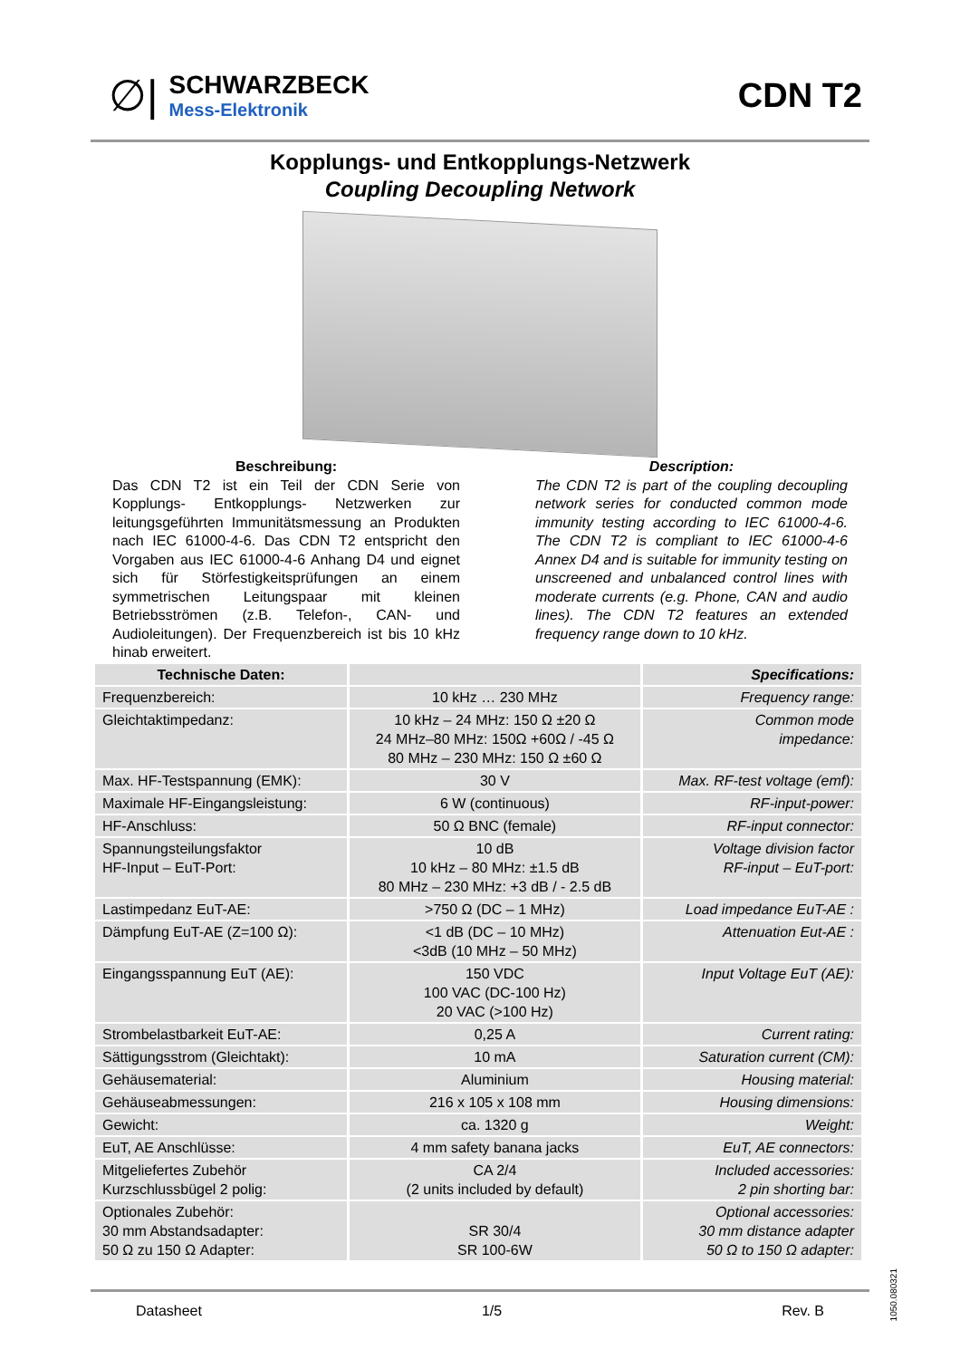∅|
SCHWARZBECK
Mess-Elektronik
CDN T2
Kopplungs- und Entkopplungs-Netzwerk
Coupling Decoupling Network
Beschreibung:
Das CDN T2 ist ein Teil der CDN Serie von Kopplungs- Entkopplungs- Netzwerken zur leitungsgeführten Immunitätsmessung an Produkten nach IEC 61000-4-6. Das CDN T2 entspricht den Vorgaben aus IEC 61000-4-6 Anhang D4 und eignet sich für Störfestigkeitsprüfungen an einem symmetrischen Leitungspaar mit kleinen Betriebsströmen (z.B. Telefon-, CAN- und Audioleitungen). Der Frequenzbereich ist bis 10 kHz hinab erweitert.
Description:
The CDN T2 is part of the coupling decoupling network series for conducted common mode immunity testing according to IEC 61000-4-6. The CDN T2 is compliant to IEC 61000-4-6 Annex D4 and is suitable for immunity testing on unscreened and unbalanced control lines with moderate currents (e.g. Phone, CAN and audio lines). The CDN T2 features an extended frequency range down to 10 kHz.
| Technische Daten: | | Specifications: |
| --- | --- | --- |
| Frequenzbereich: | 10 kHz … 230 MHz | Frequency range: |
| Gleichtaktimpedanz: | 10 kHz – 24 MHz: 150 Ω ±20 Ω 24 MHz–80 MHz: 150Ω +60Ω / -45 Ω 80 MHz – 230 MHz: 150 Ω ±60 Ω | Common mode impedance: |
| Max. HF-Testspannung (EMK): | 30 V | Max. RF-test voltage (emf): |
| Maximale HF-Eingangsleistung: | 6 W (continuous) | RF-input-power: |
| HF-Anschluss: | 50 Ω BNC (female) | RF-input connector: |
| Spannungsteilungsfaktor HF-Input – EuT-Port: | 10 dB 10 kHz – 80 MHz: ±1.5 dB 80 MHz – 230 MHz: +3 dB / - 2.5 dB | Voltage division factor RF-input – EuT-port: |
| Lastimpedanz EuT-AE: | >750 Ω (DC – 1 MHz) | Load impedance EuT-AE : |
| Dämpfung EuT-AE (Z=100 Ω): | <1 dB (DC – 10 MHz) <3dB (10 MHz – 50 MHz) | Attenuation Eut-AE : |
| Eingangsspannung EuT (AE): | 150 VDC 100 VAC (DC-100 Hz) 20 VAC (>100 Hz) | Input Voltage EuT (AE): |
| Strombelastbarkeit EuT-AE: | 0,25 A | Current rating: |
| Sättigungsstrom (Gleichtakt): | 10 mA | Saturation current (CM): |
| Gehäusematerial: | Aluminium | Housing material: |
| Gehäuseabmessungen: | 216 x 105 x 108 mm | Housing dimensions: |
| Gewicht: | ca. 1320 g | Weight: |
| EuT, AE Anschlüsse: | 4 mm safety banana jacks | EuT, AE connectors: |
| Mitgeliefertes Zubehör Kurzschlussbügel 2 polig: | CA 2/4 (2 units included by default) | Included accessories: 2 pin shorting bar: |
| Optionales Zubehör: 30 mm Abstandsadapter: 50 Ω zu 150 Ω Adapter: | SR 30/4 SR 100-6W | Optional accessories: 30 mm distance adapter 50 Ω to 150 Ω adapter: |
Datasheet 1/5 Rev. B
1050.080321